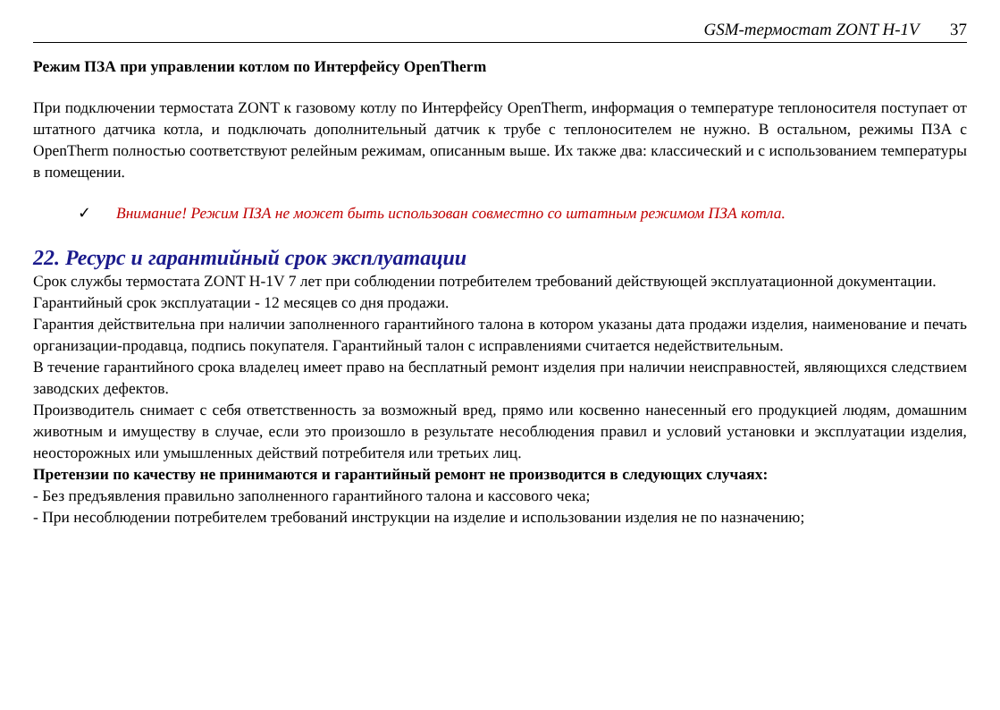GSM-термостат ZONT H-1V 37
Режим ПЗА при управлении котлом по Интерфейсу OpenTherm
При подключении термостата ZONT к газовому котлу по Интерфейсу OpenTherm, информация о температуре теплоносителя поступает от штатного датчика котла, и подключать дополнительный датчик к трубе с теплоносителем не нужно. В остальном, режимы ПЗА с OpenTherm полностью соответствуют релейным режимам, описанным выше. Их также два: классический и с использованием температуры в помещении.
✓ Внимание! Режим ПЗА не может быть использован совместно со штатным режимом ПЗА котла.
22. Ресурс и гарантийный срок эксплуатации
Срок службы термостата ZONT H-1V 7 лет при соблюдении потребителем требований действующей эксплуатационной документации.
Гарантийный срок эксплуатации - 12 месяцев со дня продажи.
Гарантия действительна при наличии заполненного гарантийного талона в котором указаны дата продажи изделия, наименование и печать организации-продавца, подпись покупателя. Гарантийный талон с исправлениями считается недействительным.
В течение гарантийного срока владелец имеет право на бесплатный ремонт изделия при наличии неисправностей, являющихся следствием заводских дефектов.
Производитель снимает с себя ответственность за возможный вред, прямо или косвенно нанесенный его продукцией людям, домашним животным и имуществу в случае, если это произошло в результате несоблюдения правил и условий установки и эксплуатации изделия, неосторожных или умышленных действий потребителя или третьих лиц.
Претензии по качеству не принимаются и гарантийный ремонт не производится в следующих случаях:
- Без предъявления правильно заполненного гарантийного талона и кассового чека;
- При несоблюдении потребителем требований инструкции на изделие и использовании изделия не по назначению;